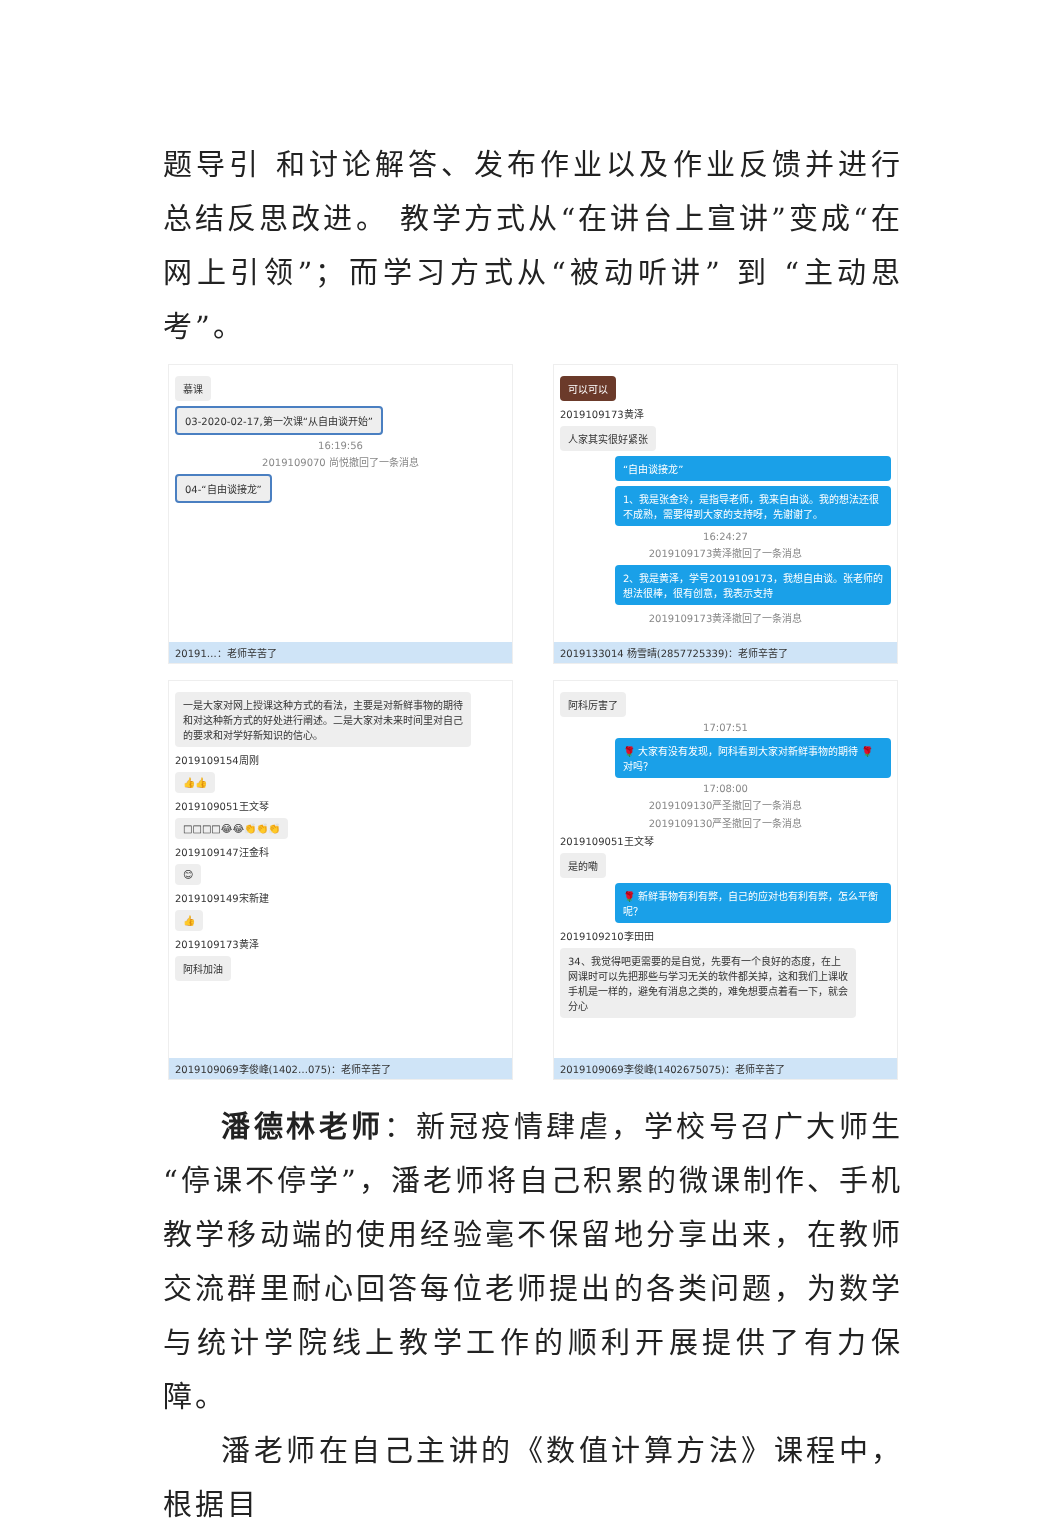题导引 和讨论解答、发布作业以及作业反馈并进行总结反思改进。 教学方式从“在讲台上宣讲”变成“在网上引领”；而学习方式从“被动听讲” 到 “主动思考”。
慕课
03-2020-02-17,第一次课“从自由谈开始”
16:19:56
2019109070 尚悦撤回了一条消息
04-“自由谈接龙”
20191…：老师辛苦了
可以可以
2019109173黄泽
人家其实很好紧张
“自由谈接龙”
1、我是张金玲，是指导老师，我来自由谈。我的想法还很不成熟，需要得到大家的支持呀，先谢谢了。
16:24:27
2019109173黄泽撤回了一条消息
2、我是黄泽，学号2019109173，我想自由谈。张老师的想法很棒，很有创意，我表示支持
2019109173黄泽撤回了一条消息
2019133014 杨雪晴(2857725339)：老师辛苦了
一是大家对网上授课这种方式的看法，主要是对新鲜事物的期待和对这种新方式的好处进行阐述。二是大家对未来时间里对自己的要求和对学好新知识的信心。
2019109154周刚
👍👍
2019109051王文琴
□□□□😂😂👏👏👏
2019109147汪金科
😊
2019109149宋新建
👍
2019109173黄泽
阿科加油
2019109069李俊峰(1402…075)：老师辛苦了
阿科厉害了
17:07:51
🌹 大家有没有发现，阿科看到大家对新鲜事物的期待 🌹 对吗？
17:08:00
2019109130严圣撤回了一条消息
2019109130严圣撤回了一条消息
2019109051王文琴
是的嘞
🌹 新鲜事物有利有弊，自己的应对也有利有弊，怎么平衡呢？
2019109210李田田
34、我觉得吧更需要的是自觉，先要有一个良好的态度，在上网课时可以先把那些与学习无关的软件都关掉，这和我们上课收手机是一样的，避免有消息之类的，难免想要点着看一下，就会分心
2019109069李俊峰(1402675075)：老师辛苦了
潘德林老师：新冠疫情肆虐，学校号召广大师生“停课不停学”，潘老师将自己积累的微课制作、手机教学移动端的使用经验毫不保留地分享出来，在教师交流群里耐心回答每位老师提出的各类问题，为数学与统计学院线上教学工作的顺利开展提供了有力保障。
潘老师在自己主讲的《数值计算方法》课程中，根据目